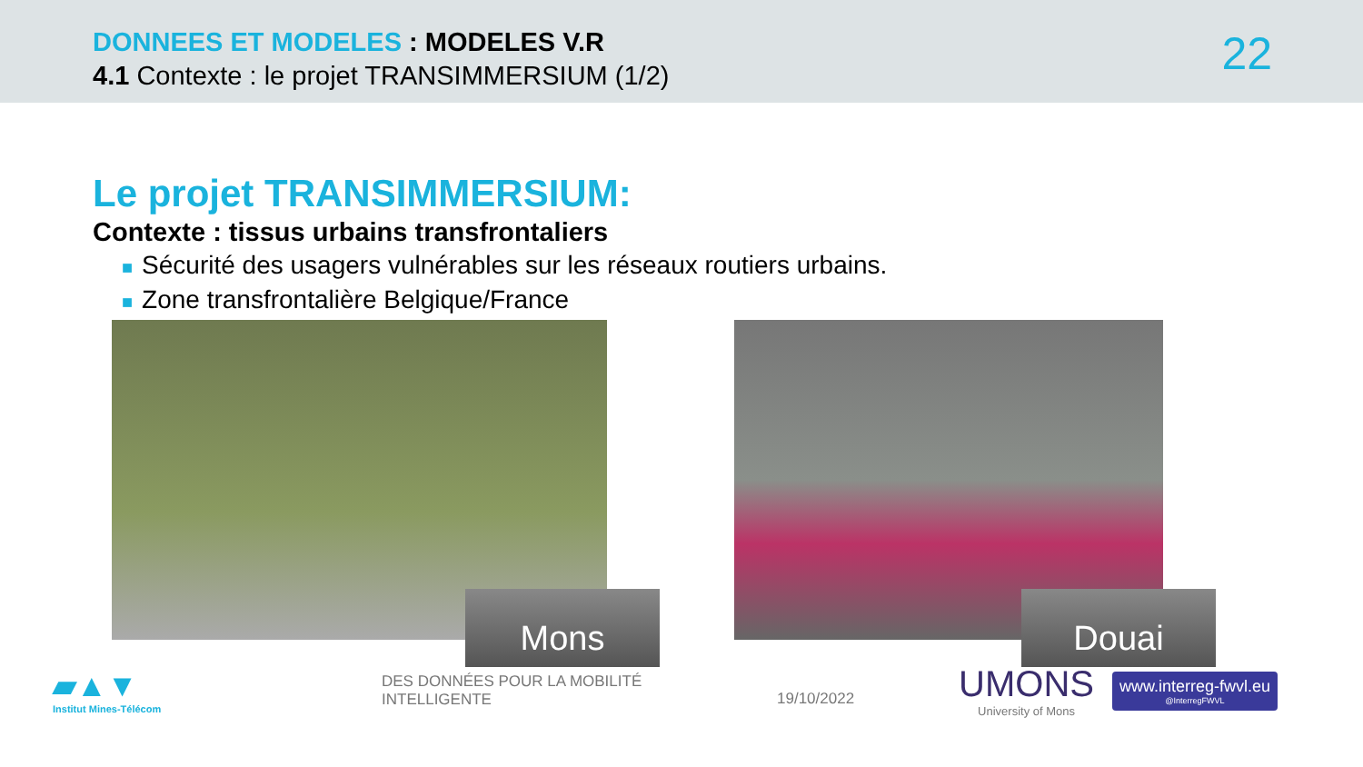DONNEES ET MODELES : MODELES V.R
4.1 Contexte : le projet TRANSIMMERSIUM (1/2)
22
Le projet TRANSIMMERSIUM:
Contexte : tissus urbains transfrontaliers
■ Sécurité des usagers vulnérables sur les réseaux routiers urbains.
■ Zone transfrontalière Belgique/France
Mons
Douai
▰▲▼
Institut Mines-Télécom
DES DONNÉES POUR LA MOBILITÉ INTELLIGENTE
19/10/2022
UMONS
University of Mons
www.interreg-fwvl.eu
@InterregFWVL